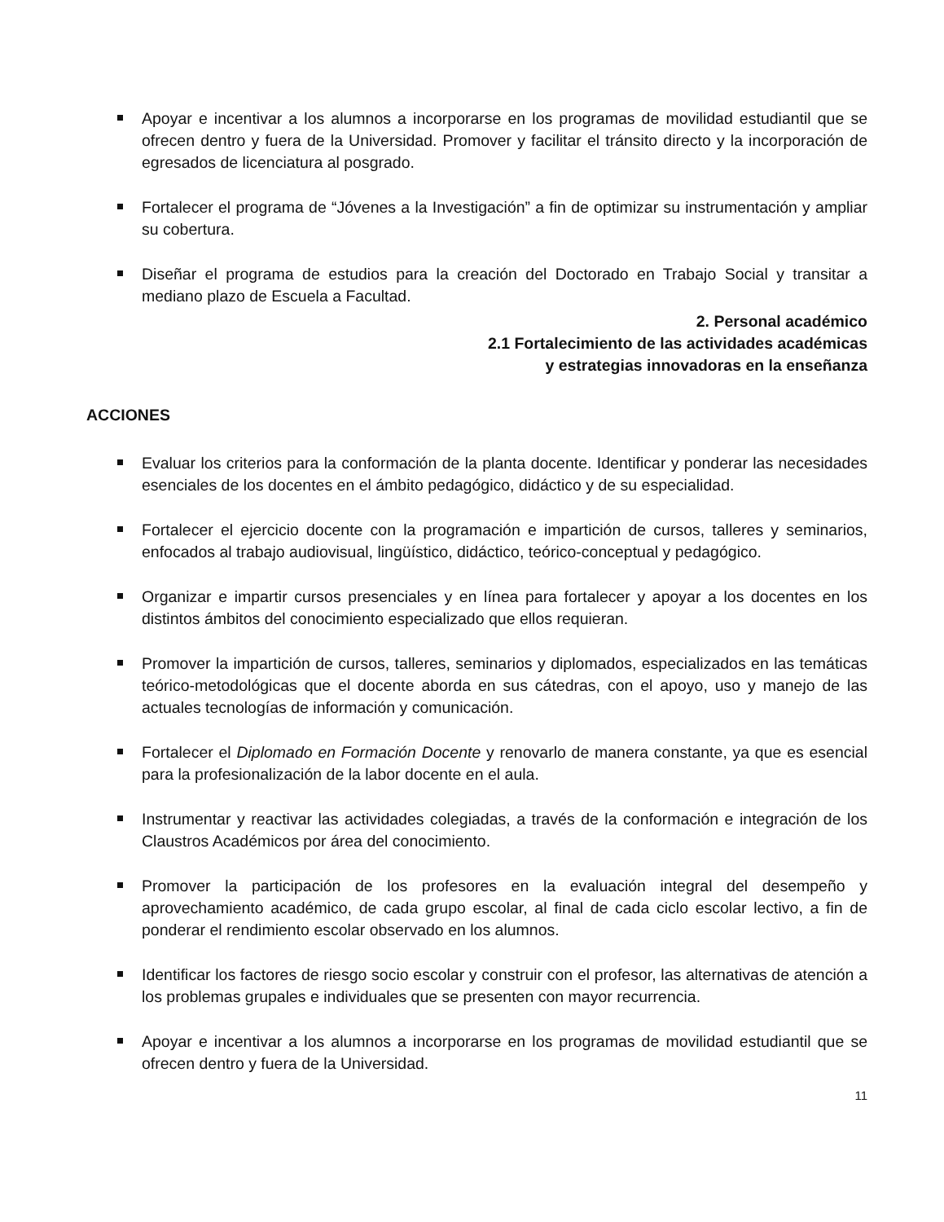Apoyar e incentivar a los alumnos a incorporarse en los programas de movilidad estudiantil que se ofrecen dentro y fuera de la Universidad. Promover y facilitar el tránsito directo y la incorporación de egresados de licenciatura al posgrado.
Fortalecer el programa de “Jóvenes a la Investigación” a fin de optimizar su instrumentación y ampliar su cobertura.
Diseñar el programa de estudios para la creación del Doctorado en Trabajo Social y transitar a mediano plazo de Escuela a Facultad.
2. Personal académico
2.1 Fortalecimiento de las actividades académicas
y estrategias innovadoras en la enseñanza
ACCIONES
Evaluar los criterios para la conformación de la planta docente. Identificar y ponderar las necesidades esenciales de los docentes en el ámbito pedagógico, didáctico y de su especialidad.
Fortalecer el ejercicio docente con la programación e impartición de cursos, talleres y seminarios, enfocados al trabajo audiovisual, lingüístico, didáctico, teórico-conceptual y pedagógico.
Organizar e impartir cursos presenciales y en línea para fortalecer y apoyar a los docentes en los distintos ámbitos del conocimiento especializado que ellos requieran.
Promover la impartición de cursos, talleres, seminarios y diplomados, especializados en las temáticas teórico-metodológicas que el docente aborda en sus cátedras, con el apoyo, uso y manejo de las actuales tecnologías de información y comunicación.
Fortalecer el Diplomado en Formación Docente y renovarlo de manera constante, ya que es esencial para la profesionalización de la labor docente en el aula.
Instrumentar y reactivar las actividades colegiadas, a través de la conformación e integración de los Claustros Académicos por área del conocimiento.
Promover la participación de los profesores en la evaluación integral del desempeño y aprovechamiento académico, de cada grupo escolar, al final de cada ciclo escolar lectivo, a fin de ponderar el rendimiento escolar observado en los alumnos.
Identificar los factores de riesgo socio escolar y construir con el profesor, las alternativas de atención a los problemas grupales e individuales que se presenten con mayor recurrencia.
Apoyar e incentivar a los alumnos a incorporarse en los programas de movilidad estudiantil que se ofrecen dentro y fuera de la Universidad.
11